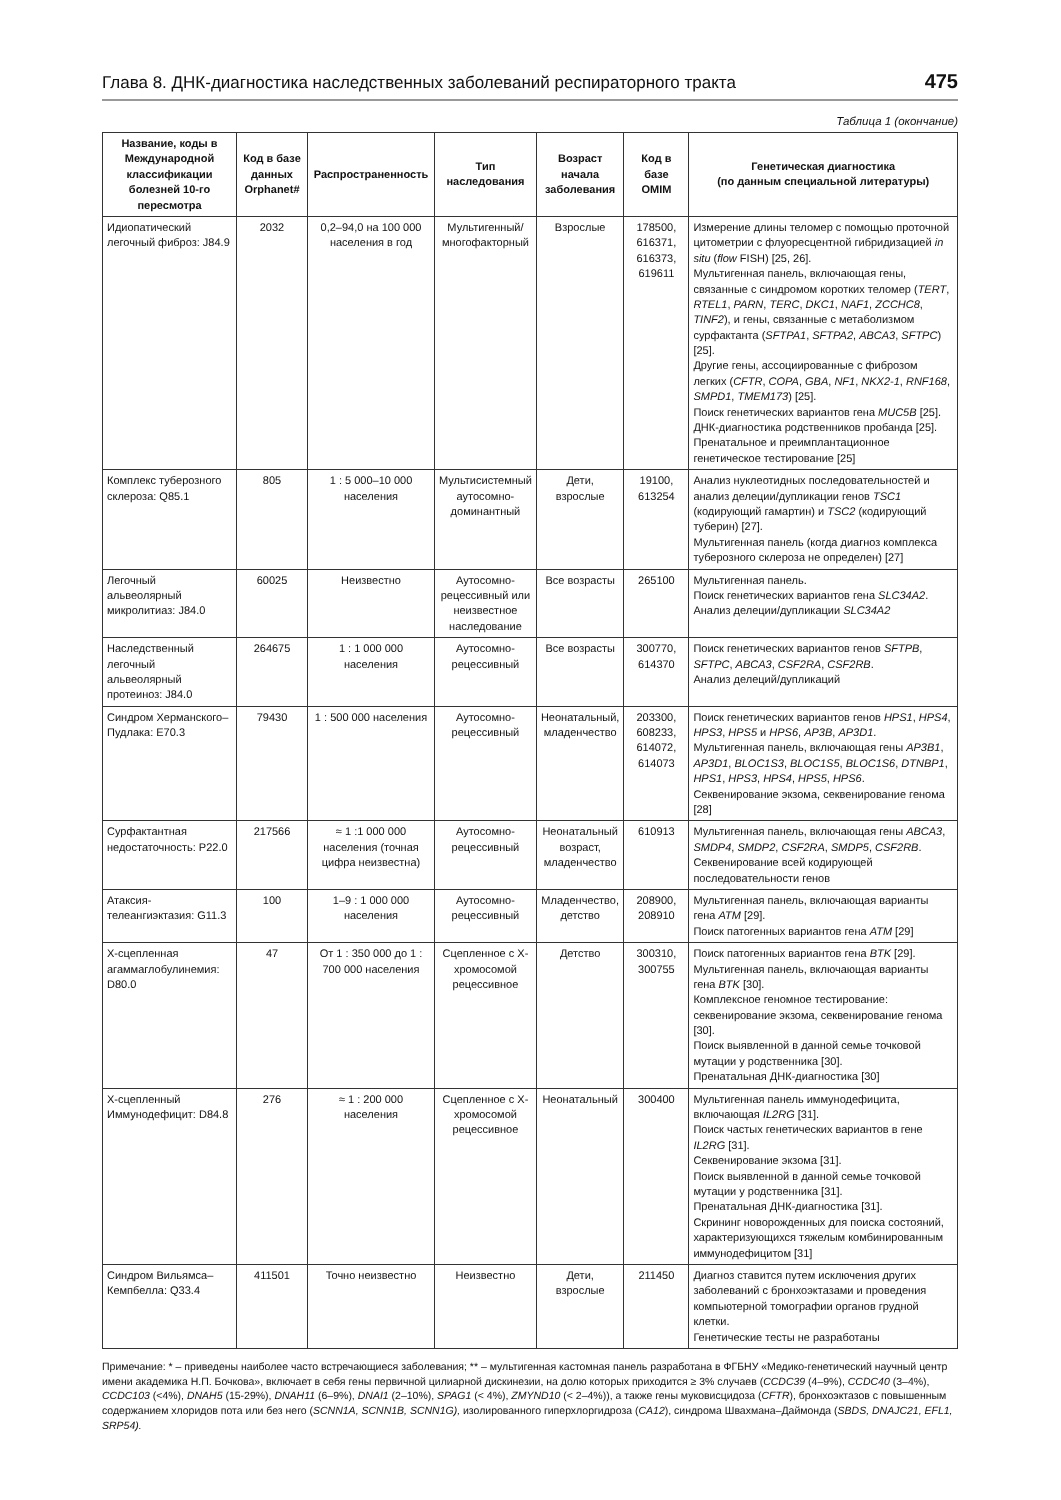Глава 8. ДНК-диагностика наследственных заболеваний респираторного тракта 475
Таблица 1 (окончание)
| Название, коды в Международной классификации болезней 10-го пересмотра | Код в базе данных Orphanet# | Распространенность | Тип наследования | Возраст начала заболевания | Код в базе OMIM | Генетическая диагностика (по данным специальной литературы) |
| --- | --- | --- | --- | --- | --- | --- |
| Идиопатический легочный фиброз: J84.9 | 2032 | 0,2–94,0 на 100 000 населения в год | Мультигенный/ многофакторный | Взрослые | 178500, 616371, 616373, 619611 | Измерение длины теломер с помощью проточной цитометрии с флуоресцентной гибридизацией in situ ( flow FISH) [25, 26]. Мультигенная панель, включающая гены, связанные с синдромом коротких теломер ( TERT , RTEL1 , PARN , TERC , DKC1 , NAF1 , ZCCHC8 , TINF2 ), и гены, связанные с метаболизмом сурфактанта ( SFTPA1 , SFTPA2 , ABCA3 , SFTPC ) [25]. Другие гены, ассоциированные с фиброзом легких ( CFTR , COPA , GBA , NF1 , NKX2-1 , RNF168 , SMPD1 , TMEM173 ) [25]. Поиск генетических вариантов гена MUC5B [25]. ДНК-диагностика родственников пробанда [25]. Пренатальное и преимплантационное генетическое тестирование [25] |
| Комплекс туберозного склероза: Q85.1 | 805 | 1 : 5 000–10 000 населения | Мультисистемный аутосомно-доминантный | Дети, взрослые | 19100, 613254 | Анализ нуклеотидных последовательностей и анализ делеции/дупликации генов TSC1 (кодирующий гамартин) и TSC2 (кодирующий туберин) [27]. Мультигенная панель (когда диагноз комплекса туберозного склероза не определен) [27] |
| Легочный альвеолярный микролитиаз: J84.0 | 60025 | Неизвестно | Аутосомно-рецессивный или неизвестное наследование | Все возрасты | 265100 | Мультигенная панель. Поиск генетических вариантов гена SLC34A2 . Анализ делеции/дупликации SLC34A2 |
| Наследственный легочный альвеолярный протеиноз: J84.0 | 264675 | 1 : 1 000 000 населения | Аутосомно-рецессивный | Все возрасты | 300770, 614370 | Поиск генетических вариантов генов SFTPB , SFTPC , ABCA3 , CSF2RA , CSF2RB . Анализ делеций/дупликаций |
| Синдром Херманского–Пудлака: E70.3 | 79430 | 1 : 500 000 населения | Аутосомно-рецессивный | Неонатальный, младенчество | 203300, 608233, 614072, 614073 | Поиск генетических вариантов генов HPS1 , HPS4 , HPS3 , HPS5 и HPS6 , AP3B , AP3D1 . Мультигенная панель, включающая гены AP3B1 , AP3D1 , BLOC1S3 , BLOC1S5 , BLOC1S6 , DTNBP1 , HPS1 , HPS3 , HPS4 , HPS5 , HPS6 . Секвенирование экзома, секвенирование генома [28] |
| Сурфактантная недостаточность: P22.0 | 217566 | ≈ 1 :1 000 000 населения (точная цифра неизвестна) | Аутосомно-рецессивный | Неонатальный возраст, младенчество | 610913 | Мультигенная панель, включающая гены ABCA3 , SMDP4 , SMDP2 , CSF2RA , SMDP5 , CSF2RB . Секвенирование всей кодирующей последовательности генов |
| Атаксия-телеангиэктазия: G11.3 | 100 | 1–9 : 1 000 000 населения | Аутосомно-рецессивный | Младенчество, детство | 208900, 208910 | Мультигенная панель, включающая варианты гена ATM [29]. Поиск патогенных вариантов гена ATM [29] |
| Х-сцепленная агаммаглобулинемия: D80.0 | 47 | От 1 : 350 000 до 1 : 700 000 населения | Сцепленное с Х-хромосомой рецессивное | Детство | 300310, 300755 | Поиск патогенных вариантов гена BTK [29]. Мультигенная панель, включающая варианты гена BTK [30]. Комплексное геномное тестирование: секвенирование экзома, секвенирование генома [30]. Поиск выявленной в данной семье точковой мутации у родственника [30]. Пренатальная ДНК-диагностика [30] |
| Х-сцепленный Иммунодефицит: D84.8 | 276 | ≈ 1 : 200 000 населения | Сцепленное с Х-хромосомой рецессивное | Неонатальный | 300400 | Мультигенная панель иммунодефицита, включающая IL2RG [31]. Поиск частых генетических вариантов в гене IL2RG [31]. Секвенирование экзома [31]. Поиск выявленной в данной семье точковой мутации у родственника [31]. Пренатальная ДНК-диагностика [31]. Скрининг новорожденных для поиска состояний, характеризующихся тяжелым комбинированным иммунодефицитом [31] |
| Синдром Вильямса–Кемпбелла: Q33.4 | 411501 | Точно неизвестно | Неизвестно | Дети, взрослые | 211450 | Диагноз ставится путем исключения других заболеваний с бронхоэктазами и проведения компьютерной томографии органов грудной клетки. Генетические тесты не разработаны |
Примечание: * – приведены наиболее часто встречающиеся заболевания; ** – мультигенная кастомная панель разработана в ФГБНУ «Медико-генетический научный центр имени академика Н.П. Бочкова», включает в себя гены первичной цилиарной дискинезии, на долю которых приходится ≥ 3% случаев (CCDC39 (4–9%), CCDC40 (3–4%), CCDC103 (<4%), DNAH5 (15-29%), DNAH11 (6–9%), DNAI1 (2–10%), SPAG1 (< 4%), ZMYND10 (< 2–4%)), а также гены муковисцидоза (CFTR), бронхоэктазов с повышенным содержанием хлоридов пота или без него (SCNN1A, SCNN1B, SCNN1G), изолированного гиперхлоргидроза (CA12), синдрома Швахмана–Даймонда (SBDS, DNAJC21, EFL1, SRP54).